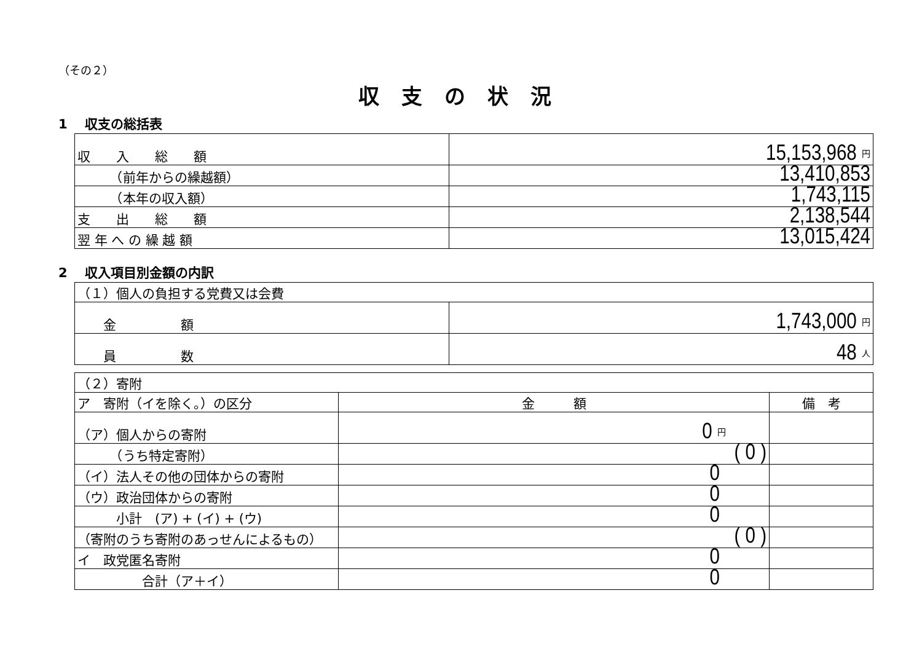（その２）
収支の状況
1　 収支の総括表
| 収 入 総 額 | 15,153,968 円 |
| （前年からの繰越額） | 13,410,853 |
| （本年の収入額） | 1,743,115 |
| 支 出 総 額 | 2,138,544 |
| 翌 年 へ の 繰 越 額 | 13,015,424 |
2　 収入項目別金額の内訳
| （１）個人の負担する党費又は会費 | |
| 金 額 | 1,743,000 円 |
| 員 数 | 48 人 |
| （２）寄附 | | |
| ア 寄附（イを除く。）の区分 | 金 額 | 備 考 |
| （ア）個人からの寄附 | 0 円 | |
| （うち特定寄附） | ( 0 ) | |
| （イ）法人その他の団体からの寄附 | 0 | |
| （ウ）政治団体からの寄附 | 0 | |
| 小計 (ア) + (イ) + (ウ) | 0 | |
| （寄附のうち寄附のあっせんによるもの） | ( 0 ) | |
| イ 政党匿名寄附 | 0 | |
| 合計（ア＋イ） | 0 | |